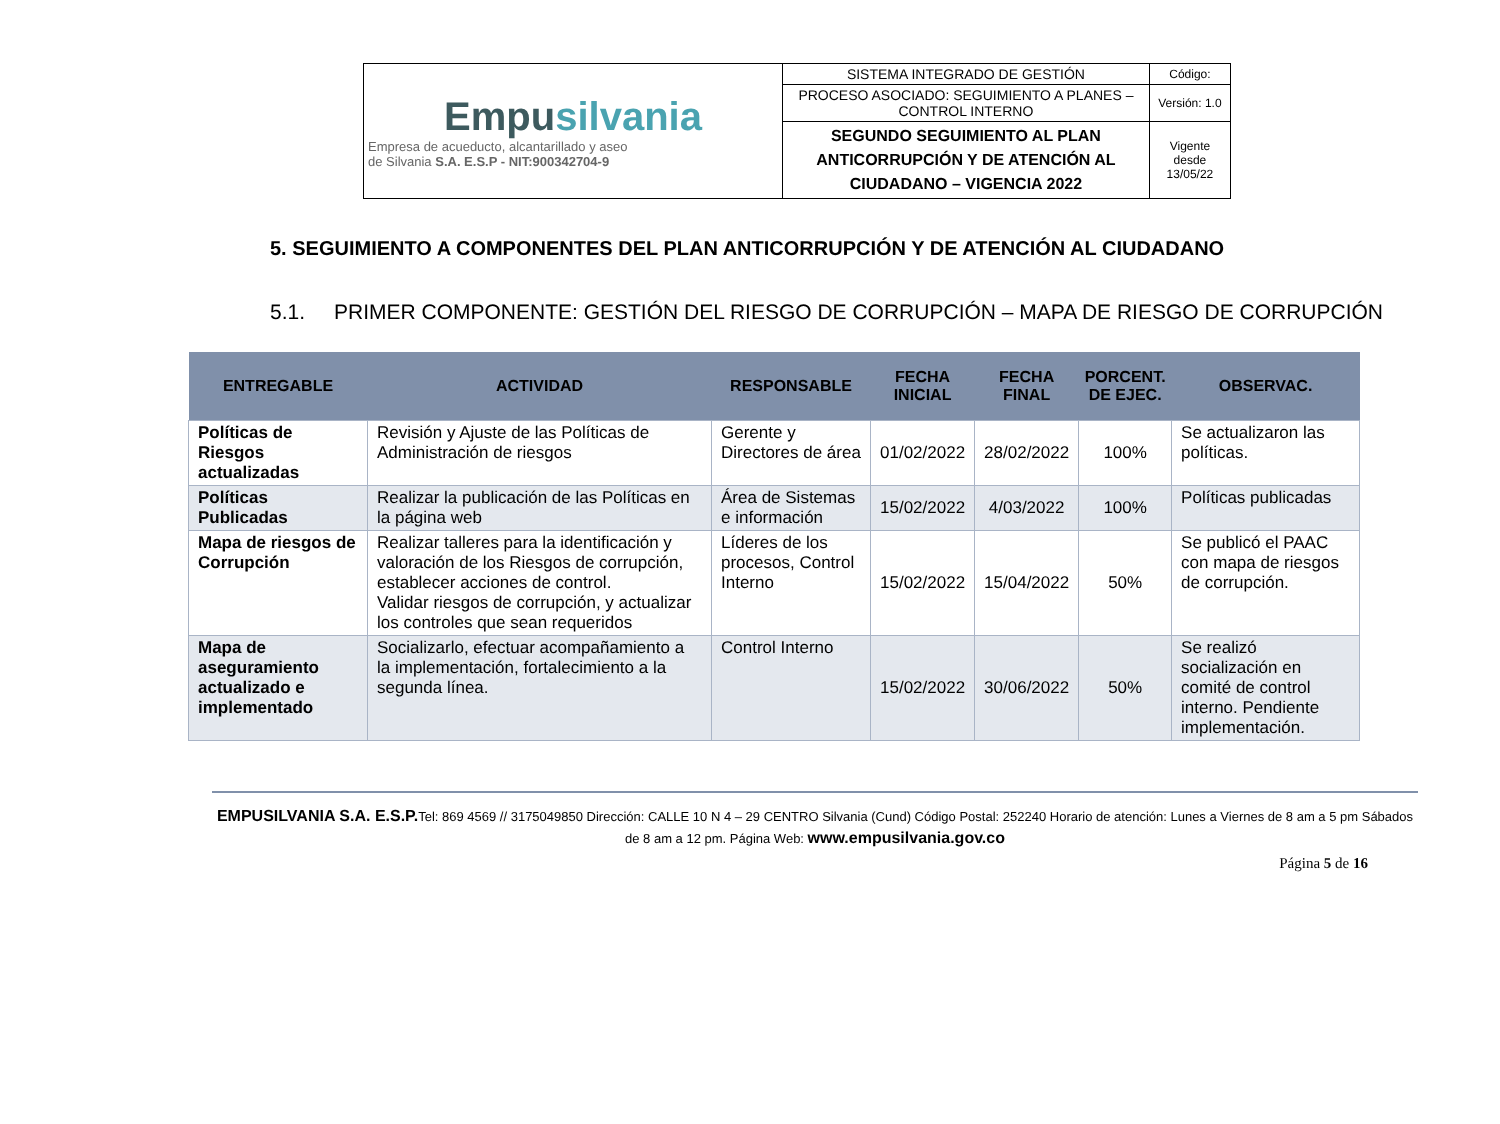| Empu silvania Empresa de acueducto, alcantarillado y aseo de Silvania S.A. E.S.P - NIT:900342704-9 | SISTEMA INTEGRADO DE GESTIÓN | Código: |
| | PROCESO ASOCIADO: SEGUIMIENTO A PLANES – CONTROL INTERNO | Versión: 1.0 |
| | SEGUNDO SEGUIMIENTO AL PLAN ANTICORRUPCIÓN Y DE ATENCIÓN AL CIUDADANO – VIGENCIA 2022 | Vigente desde 13/05/22 |
5. SEGUIMIENTO A COMPONENTES DEL PLAN ANTICORRUPCIÓN Y DE ATENCIÓN AL CIUDADANO
5.1. PRIMER COMPONENTE: GESTIÓN DEL RIESGO DE CORRUPCIÓN – MAPA DE RIESGO DE CORRUPCIÓN
| ENTREGABLE | ACTIVIDAD | RESPONSABLE | FECHA INICIAL | FECHA FINAL | PORCENT. DE EJEC. | OBSERVAC. |
| --- | --- | --- | --- | --- | --- | --- |
| Políticas de Riesgos actualizadas | Revisión y Ajuste de las Políticas de Administración de riesgos | Gerente y Directores de área | 01/02/2022 | 28/02/2022 | 100% | Se actualizaron las políticas. |
| Políticas Publicadas | Realizar la publicación de las Políticas en la página web | Área de Sistemas e información | 15/02/2022 | 4/03/2022 | 100% | Políticas publicadas |
| Mapa de riesgos de Corrupción | Realizar talleres para la identificación y valoración de los Riesgos de corrupción, establecer acciones de control. Validar riesgos de corrupción, y actualizar los controles que sean requeridos | Líderes de los procesos, Control Interno | 15/02/2022 | 15/04/2022 | 50% | Se publicó el PAAC con mapa de riesgos de corrupción. |
| Mapa de aseguramiento actualizado e implementado | Socializarlo, efectuar acompañamiento a la implementación, fortalecimiento a la segunda línea. | Control Interno | 15/02/2022 | 30/06/2022 | 50% | Se realizó socialización en comité de control interno. Pendiente implementación. |
EMPUSILVANIA S.A. E.S.P. Tel: 869 4569 // 3175049850 Dirección: CALLE 10 N 4 – 29 CENTRO Silvania (Cund) Código Postal: 252240 Horario de atención: Lunes a Viernes de 8 am a 5 pm Sábados de 8 am a 12 pm. Página Web: www.empusilvania.gov.co
Página 5 de 16